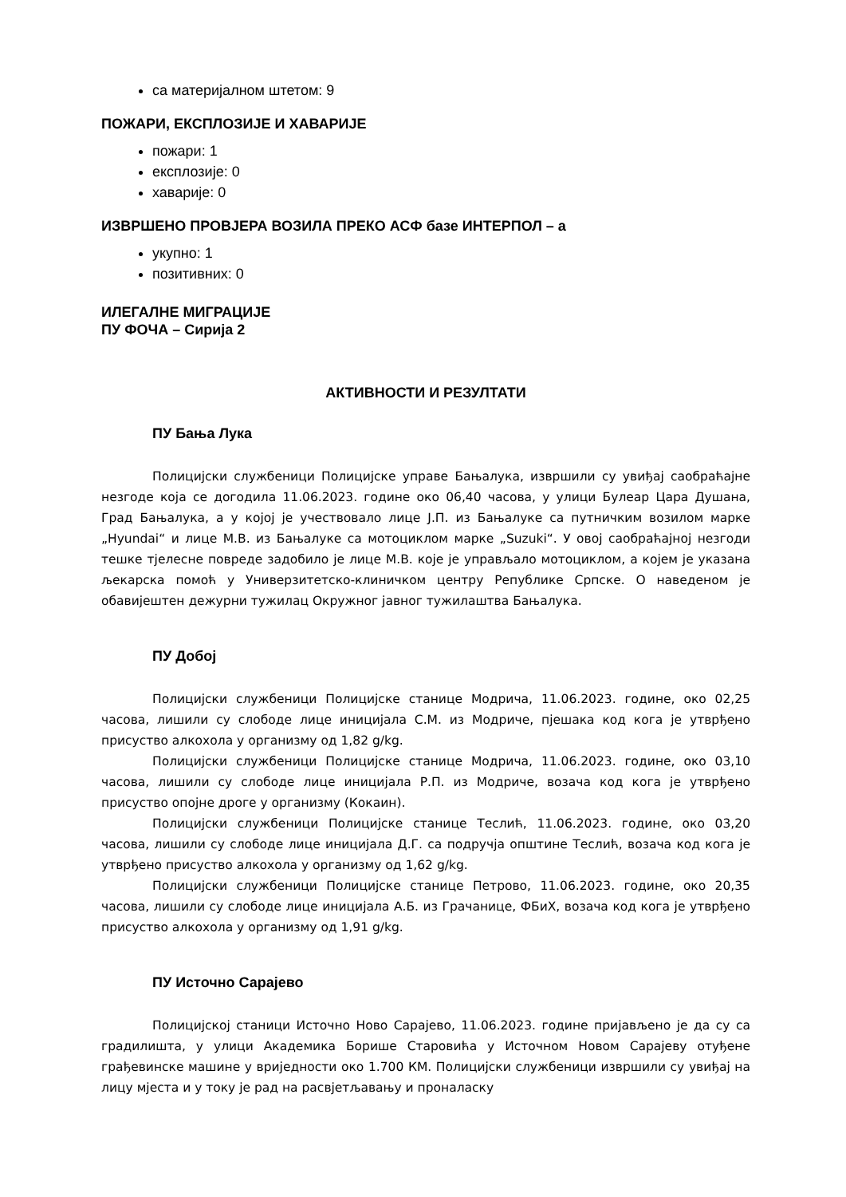са материјалном штетом: 9
ПОЖАРИ, ЕКСПЛОЗИЈЕ И ХАВАРИЈЕ
пожари: 1
експлозије: 0
хаварије: 0
ИЗВРШЕНО ПРОВЈЕРА ВОЗИЛА ПРЕКО АСФ базе ИНТЕРПОЛ – а
укупно: 1
позитивних: 0
ИЛЕГАЛНЕ МИГРАЦИЈЕ
ПУ ФОЧА – Сирија 2
АКТИВНОСТИ И РЕЗУЛТАТИ
ПУ Бања Лука
Полицијски службеници Полицијске управе Бањалука, извршили су увиђај саобраћајне незгоде која се догодила 11.06.2023. године око 06,40 часова, у улици Булеар Цара Душана, Град Бањалука, а у којој је учествовало лице Ј.П. из Бањалуке са путничким возилом марке „Hyundai“ и лице М.В. из Бањалуке са мотоциклом марке „Suzuki“. У овој саобраћајној незгоди тешке тјелесне повреде задобило је лице М.В. које је управљало мотоциклом, а којем је указана љекарска помоћ у Универзитетско-клиничком центру Републике Српске. О наведеном је обавијештен дежурни тужилац Окружног јавног тужилаштва Бањалука.
ПУ Добој
Полицијски службеници Полицијске станице Модрича, 11.06.2023. године, око 02,25 часова, лишили су слободе лице иницијала С.М. из Модриче, пјешака код кога је утврђено присуство алкохола у организму од 1,82 g/kg.
Полицијски службеници Полицијске станице Модрича, 11.06.2023. године, око 03,10 часова, лишили су слободе лице иницијала Р.П. из Модриче, возача код кога је утврђено присуство опојне дроге у организму (Кокаин).
Полицијски службеници Полицијске станице Теслић, 11.06.2023. године, око 03,20 часова, лишили су слободе лице иницијала Д.Г. са подручја општине Теслић, возача код кога је утврђено присуство алкохола у организму од 1,62 g/kg.
Полицијски службеници Полицијске станице Петрово, 11.06.2023. године, око 20,35 часова, лишили су слободе лице иницијала А.Б. из Грачанице, ФБиХ, возача код кога је утврђено присуство алкохола у организму од 1,91 g/kg.
ПУ Источно Сарајево
Полицијској станици Источно Ново Сарајево, 11.06.2023. године пријављено је да су са градилишта, у улици Академика Борише Старовића у Источном Новом Сарајеву отуђене грађевинске машине у вриједности око 1.700 КМ. Полицијски службеници извршили су увиђај на лицу мјеста и у току је рад на расвјетљавању и проналаску